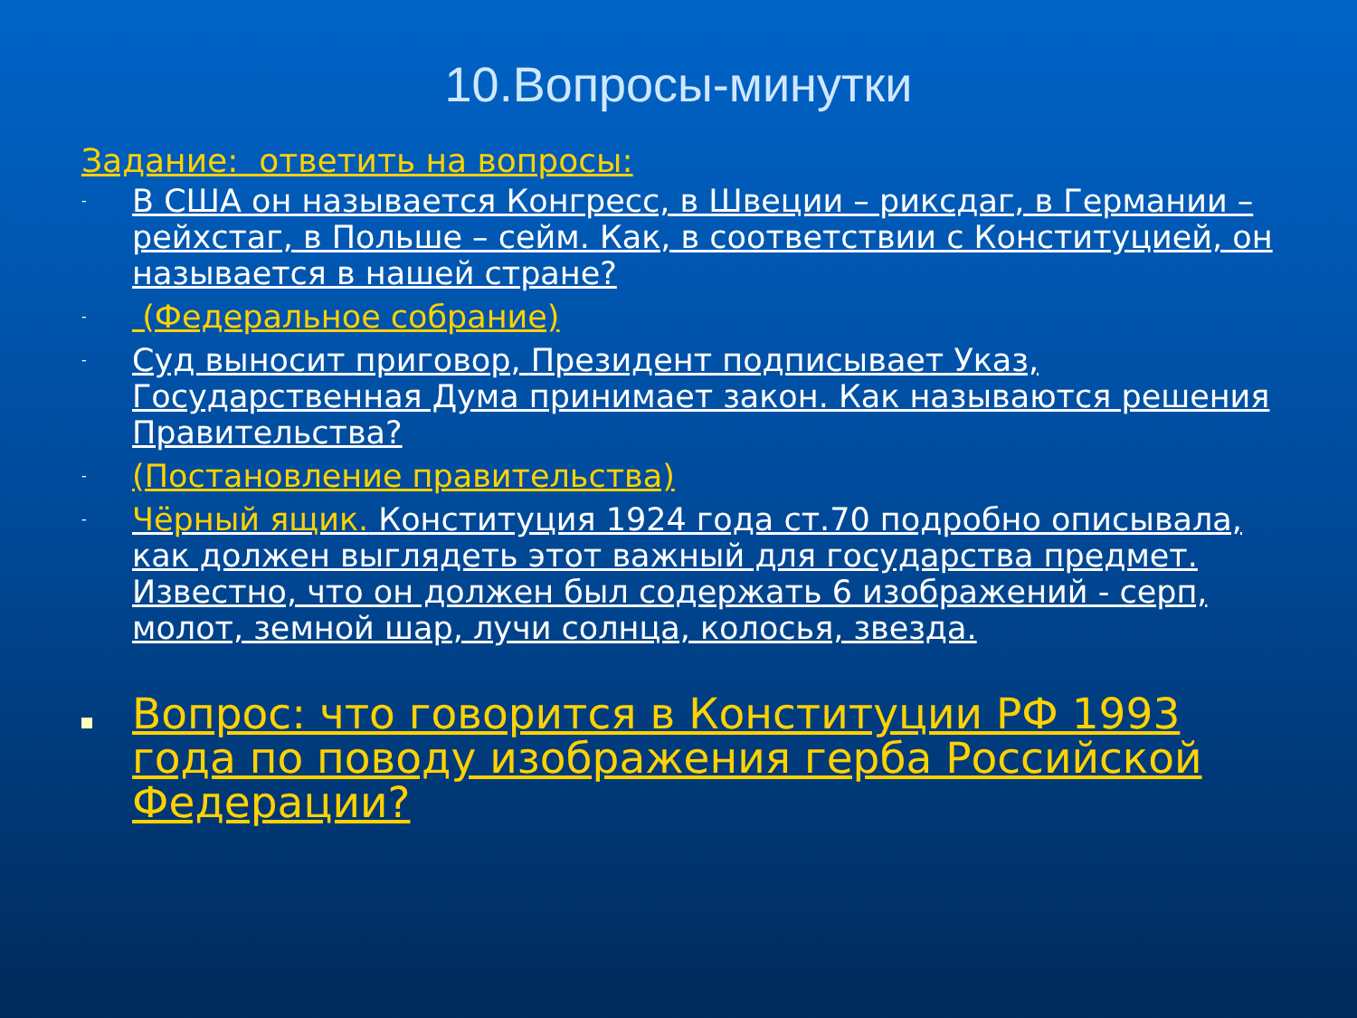10.Вопросы-минутки
Задание: ответить на вопросы:
-
В США он называется Конгресс, в Швеции – риксдаг, в Германии – рейхстаг, в Польше – сейм. Как, в соответствии с Конституцией, он называется в нашей стране?
-
(Федеральное собрание)
-
Суд выносит приговор, Президент подписывает Указ, Государственная Дума принимает закон. Как называются решения Правительства?
-
(Постановление правительства)
-
Чёрный ящик. Конституция 1924 года ст.70 подробно описывала, как должен выглядеть этот важный для государства предмет. Известно, что он должен был содержать 6 изображений - серп, молот, земной шар, лучи солнца, колосья, звезда.
Вопрос: что говорится в Конституции РФ 1993 года по поводу изображения герба Российской Федерации?